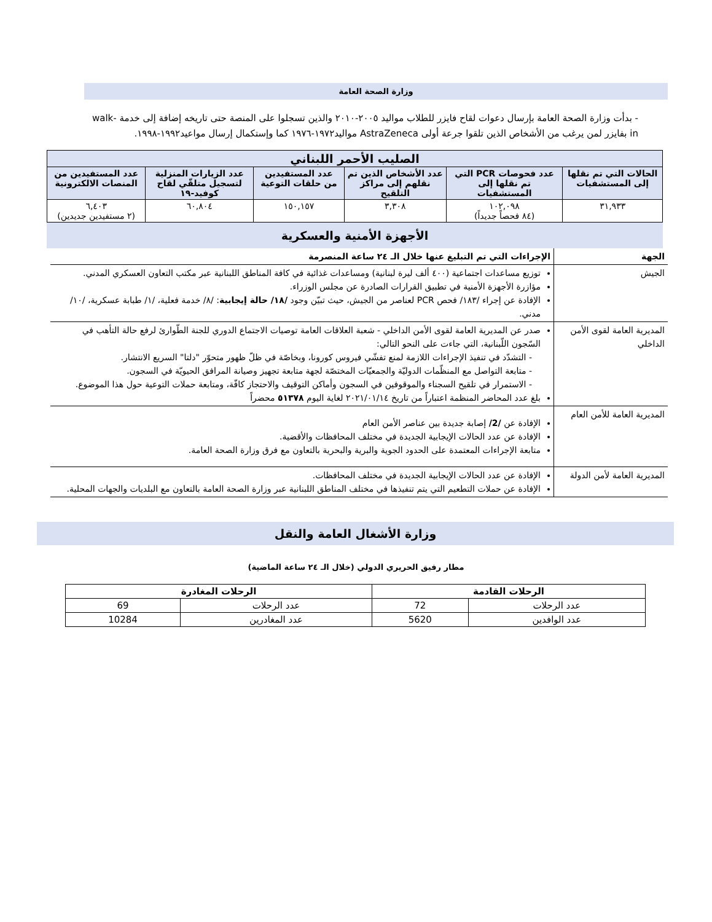وزارة الصحة العامة
- بدأت وزارة الصحة العامة بإرسال دعوات لقاح فايزر للطلاب مواليد ٢٠٠٥-٢٠١٠ والذين تسجلوا على المنصة حتى تاريخه إضافة إلى خدمة walk-in بفايزر لمن يرغب من الأشخاص الذين تلقوا جرعة أولى AstraZeneca مواليد١٩٧٢-١٩٧٦ كما وإستكمال إرسال مواعيد١٩٩٢-١٩٩٨.
| الصليب الأحمر اللبناني | | | | | |
| --- | --- | --- | --- | --- | --- |
| الحالات التي تم نقلها إلى المستشفيات | عدد فحوصات PCR التي تم نقلها إلى المستشفيات | عدد الأشخاص الذين تم نقلهم إلى مراكز التلقيح | عدد المستفيدين من حلقات التوعية | عدد الزيارات المنزلية لتسجيل متلقّي لقاح كوفيد-١٩ | عدد المستفيدين من المنصات الالكترونية |
| ٣١,٩٣٣ | ١٠٢,٠٩٨ (٨٤ فحصاً جديداً) | ٣,٣٠٨ | ١٥٠,١٥٧ | ٦٠,٨٠٤ | ٦,٤٠٣ (٢ مستفيدين جديدين) |
الأجهزة الأمنية والعسكرية
| الجهة | الإجراءات التي تم التبليغ عنها خلال الـ ٢٤ ساعة المنصرمة |
| --- | --- |
| الجيش | توزيع مساعدات اجتماعية (٤٠٠ ألف ليرة لبنانية) ومساعدات غذائية في كافة المناطق اللبنانية عبر مكتب التعاون العسكري المدني. مؤازرة الأجهزة الأمنية في تطبيق القرارات الصادرة عن مجلس الوزراء. الإفادة عن إجراء /١٨٣/ فحص PCR لعناصر من الجيش، حيث تبيّن وجود /١٨/ حالة إيجابية : /٨/ خدمة فعلية، /١/ طبابة عسكرية، /١٠/ مدني. |
| المديرية العامة لقوى الأمن الداخلي | صدر عن المديرية العامة لقوى الأمن الداخلي - شعبة العلاقات العامة توصيات الاجتماع الدوري للجنة الطّوارئ لرفع حالة التأهب في السّجون اللّبنانية، التي جاءت على النحو التالي: - التشدّد في تنفيذ الإجراءات اللازمة لمنع تفشّي فيروس كورونا، وبخاصّة في ظلّ ظهور متحوّر "دلتا" السريع الانتشار. - متابعة التواصل مع المنظّمات الدوليّة والجمعيّات المختصّة لجهة متابعة تجهيز وصيانة المرافق الحيويّة في السجون. - الاستمرار في تلقيح السجناء والموقوفين في السجون وأماكن التوقيف والاحتجاز كافّة، ومتابعة حملات التوعية حول هذا الموضوع. بلغ عدد المحاضر المنظمة اعتباراً من تاريخ ٢٠٢١/٠١/١٤ لغاية اليوم ٥١٣٧٨ محضراً |
| المديرية العامة للأمن العام | الإفادة عن /2/ إصابة جديدة بين عناصر الأمن العام الإفادة عن عدد الحالات الإيجابية الجديدة في مختلف المحافظات والأقضية. متابعة الإجراءات المعتمدة على الحدود الجوية والبرية والبحرية بالتعاون مع فرق وزارة الصحة العامة. |
| المديرية العامة لأمن الدولة | الإفادة عن عدد الحالات الإيجابية الجديدة في مختلف المحافظات. الإفادة عن حملات التطعيم التي يتم تنفيذها في مختلف المناطق اللبنانية عبر وزارة الصحة العامة بالتعاون مع البلديات والجهات المحلية. |
وزارة الأشغال العامة والنقل
مطار رفيق الحريري الدولي (خلال الـ ٢٤ ساعة الماضية)
| الرحلات القادمة | | الرحلات المغادرة | |
| --- | --- | --- | --- |
| عدد الرحلات | 72 | عدد الرحلات | 69 |
| عدد الوافدين | 5620 | عدد المغادرين | 10284 |